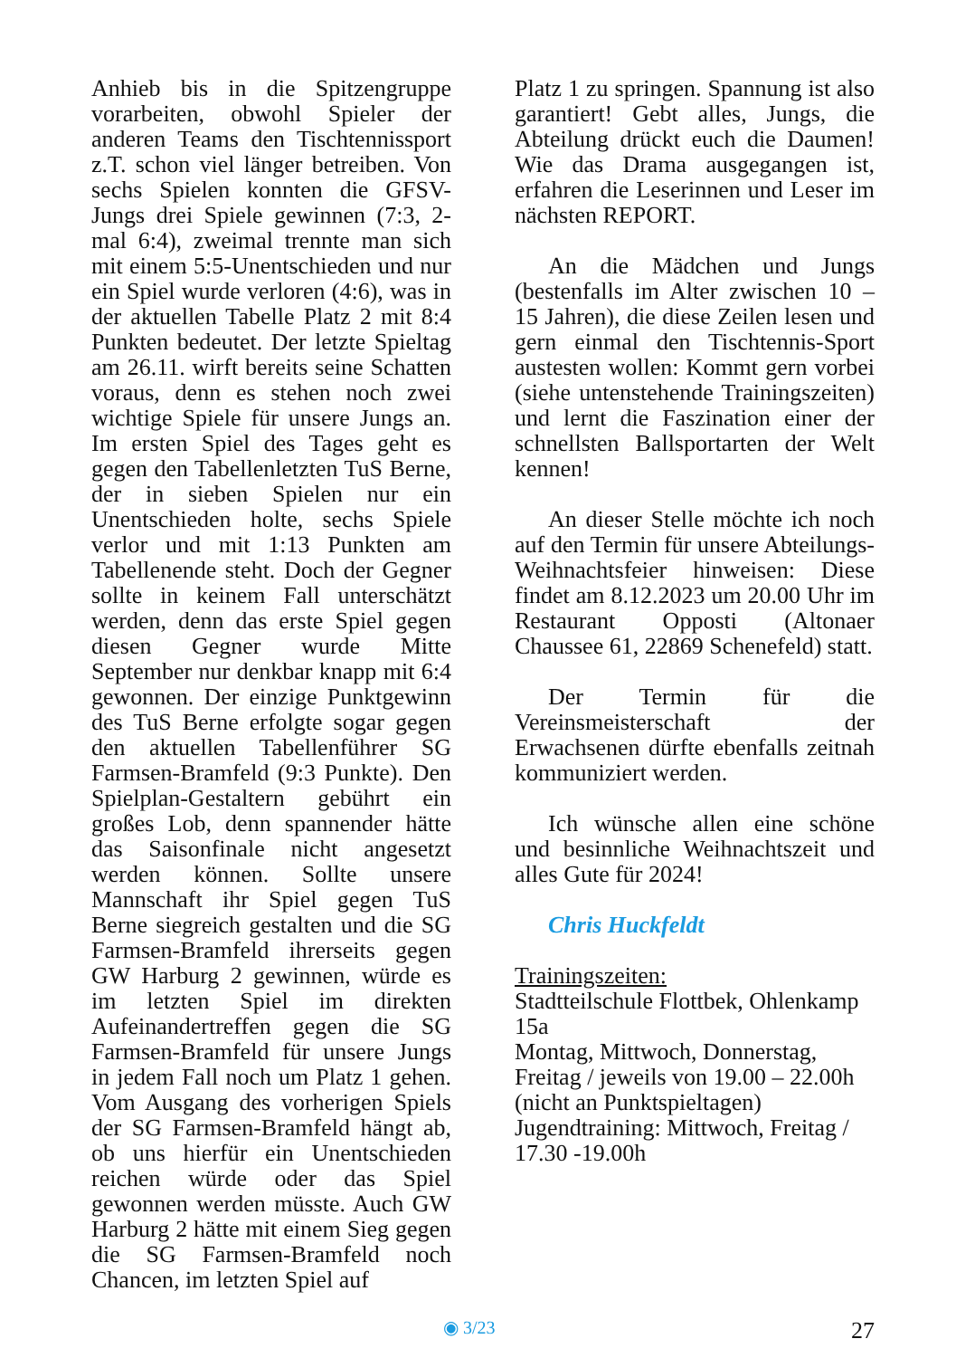Anhieb bis in die Spitzengruppe vorarbeiten, obwohl Spieler der anderen Teams den Tischtennissport z.T. schon viel länger betreiben. Von sechs Spielen konnten die GFSV-Jungs drei Spiele gewinnen (7:3, 2-mal 6:4), zweimal trennte man sich mit einem 5:5-Unentschieden und nur ein Spiel wurde verloren (4:6), was in der aktuellen Tabelle Platz 2 mit 8:4 Punkten bedeutet. Der letzte Spieltag am 26.11. wirft bereits seine Schatten voraus, denn es stehen noch zwei wichtige Spiele für unsere Jungs an. Im ersten Spiel des Tages geht es gegen den Tabellenletzten TuS Berne, der in sieben Spielen nur ein Unentschieden holte, sechs Spiele verlor und mit 1:13 Punkten am Tabellenende steht. Doch der Gegner sollte in keinem Fall unterschätzt werden, denn das erste Spiel gegen diesen Gegner wurde Mitte September nur denkbar knapp mit 6:4 gewonnen. Der einzige Punktgewinn des TuS Berne erfolgte sogar gegen den aktuellen Tabellenführer SG Farmsen-Bramfeld (9:3 Punkte). Den Spielplan-Gestaltern gebührt ein großes Lob, denn spannender hätte das Saisonfinale nicht angesetzt werden können. Sollte unsere Mannschaft ihr Spiel gegen TuS Berne siegreich gestalten und die SG Farmsen-Bramfeld ihrerseits gegen GW Harburg 2 gewinnen, würde es im letzten Spiel im direkten Aufeinandertreffen gegen die SG Farmsen-Bramfeld für unsere Jungs in jedem Fall noch um Platz 1 gehen. Vom Ausgang des vorherigen Spiels der SG Farmsen-Bramfeld hängt ab, ob uns hierfür ein Unentschieden reichen würde oder das Spiel gewonnen werden müsste. Auch GW Harburg 2 hätte mit einem Sieg gegen die SG Farmsen-Bramfeld noch Chancen, im letzten Spiel auf
Platz 1 zu springen. Spannung ist also garantiert! Gebt alles, Jungs, die Abteilung drückt euch die Daumen! Wie das Drama ausgegangen ist, erfahren die Leserinnen und Leser im nächsten REPORT.
An die Mädchen und Jungs (bestenfalls im Alter zwischen 10 – 15 Jahren), die diese Zeilen lesen und gern einmal den Tischtennis-Sport austesten wollen: Kommt gern vorbei (siehe untenstehende Trainingszeiten) und lernt die Faszination einer der schnellsten Ballsportarten der Welt kennen!
An dieser Stelle möchte ich noch auf den Termin für unsere Abteilungs-Weihnachtsfeier hinweisen: Diese findet am 8.12.2023 um 20.00 Uhr im Restaurant Opposti (Altonaer Chaussee 61, 22869 Schenefeld) statt.
Der Termin für die Vereinsmeisterschaft der Erwachsenen dürfte ebenfalls zeitnah kommuniziert werden.
Ich wünsche allen eine schöne und besinnliche Weihnachtszeit und alles Gute für 2024!
Chris Huckfeldt
Trainingszeiten:
Stadtteilschule Flottbek, Ohlenkamp 15a
Montag, Mittwoch, Donnerstag, Freitag / jeweils von 19.00 – 22.00h (nicht an Punktspieltagen)
Jugendtraining: Mittwoch, Freitag / 17.30 -19.00h
◉ 3/23 27